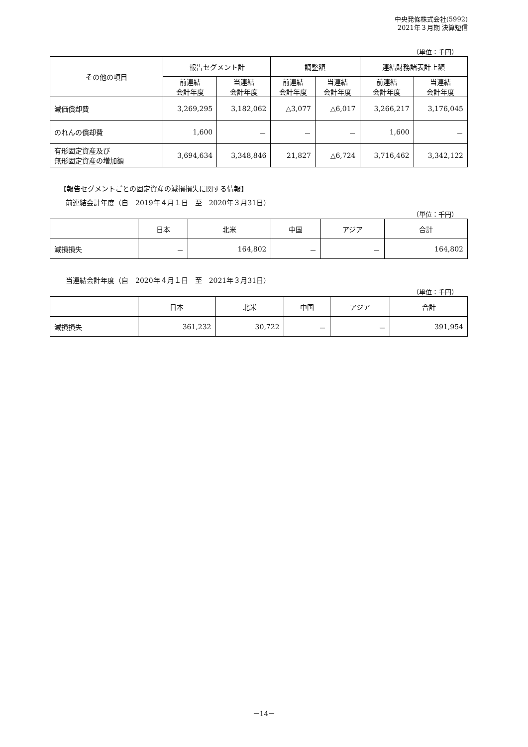中央発條株式会社(5992)
2021年３月期 決算短信
（単位：千円）
| その他の項目 | 報告セグメント計 | | 調整額 | | 連結財務諸表計上額 | |
| --- | --- | --- | --- | --- | --- | --- |
| | 前連結 会計年度 | 当連結 会計年度 | 前連結 会計年度 | 当連結 会計年度 | 前連結 会計年度 | 当連結 会計年度 |
| 減価償却費 | 3,269,295 | 3,182,062 | △3,077 | △6,017 | 3,266,217 | 3,176,045 |
| のれんの償却費 | 1,600 | － | － | － | 1,600 | － |
| 有形固定資産及び 無形固定資産の増加額 | 3,694,634 | 3,348,846 | 21,827 | △6,724 | 3,716,462 | 3,342,122 |
【報告セグメントごとの固定資産の減損損失に関する情報】
前連結会計年度（自　2019年４月１日　至　2020年３月31日）
（単位：千円）
| | 日本 | 北米 | 中国 | アジア | 合計 |
| --- | --- | --- | --- | --- | --- |
| 減損損失 | － | 164,802 | － | － | 164,802 |
当連結会計年度（自　2020年４月１日　至　2021年３月31日）
（単位：千円）
| | 日本 | 北米 | 中国 | アジア | 合計 |
| --- | --- | --- | --- | --- | --- |
| 減損損失 | 361,232 | 30,722 | － | － | 391,954 |
－14－